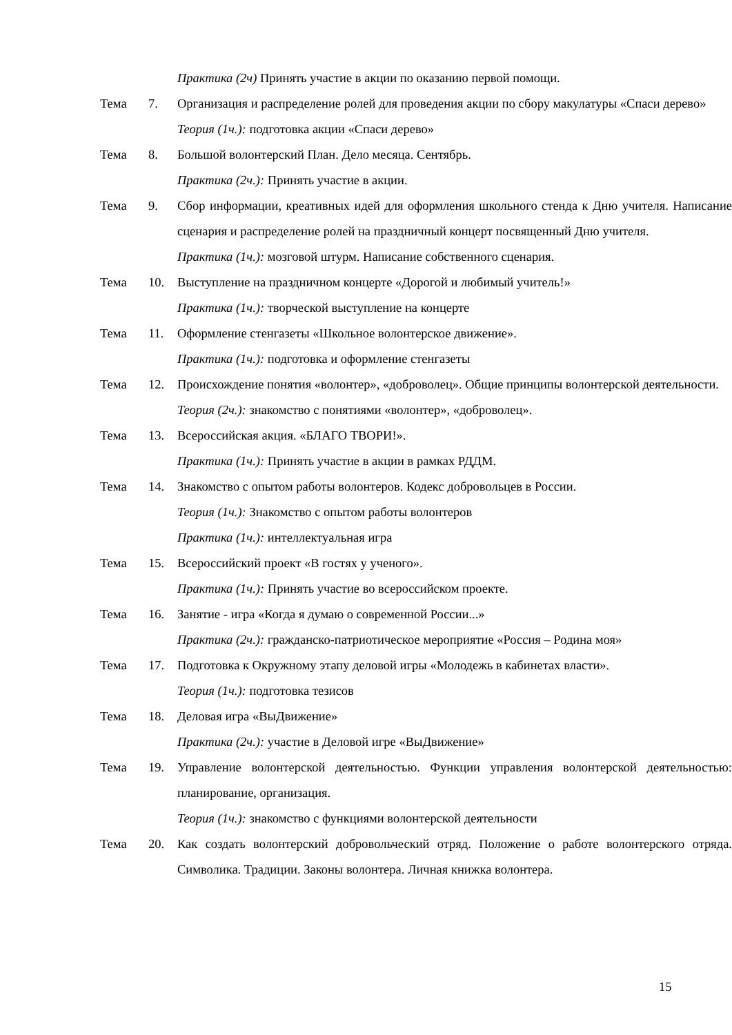Практика (2ч) Принять участие в акции по оказанию первой помощи.
Тема 7. Организация и распределение ролей для проведения акции по сбору макулатуры «Спаси дерево»
Теория (1ч.): подготовка акции «Спаси дерево»
Тема 8. Большой волонтерский План. Дело месяца. Сентябрь.
Практика (2ч.): Принять участие в акции.
Тема 9. Сбор информации, креативных идей для оформления школьного стенда к Дню учителя. Написание сценария и распределение ролей на праздничный концерт посвященный Дню учителя.
Практика (1ч.): мозговой штурм. Написание собственного сценария.
Тема 10. Выступление на праздничном концерте «Дорогой и любимый учитель!»
Практика (1ч.): творческой выступление на концерте
Тема 11. Оформление стенгазеты «Школьное волонтерское движение».
Практика (1ч.): подготовка и оформление стенгазеты
Тема 12. Происхождение понятия «волонтер», «доброволец». Общие принципы волонтерской деятельности.
Теория (2ч.): знакомство с понятиями «волонтер», «доброволец».
Тема 13. Всероссийская акция. «БЛАГО ТВОРИ!».
Практика (1ч.): Принять участие в акции в рамках РДДМ.
Тема 14. Знакомство с опытом работы волонтеров. Кодекс добровольцев в России.
Теория (1ч.): Знакомство с опытом работы волонтеров
Практика (1ч.): интеллектуальная игра
Тема 15. Всероссийский проект «В гостях у ученого».
Практика (1ч.): Принять участие во всероссийском проекте.
Тема 16. Занятие - игра «Когда я думаю о современной России...»
Практика (2ч.): гражданско-патриотическое мероприятие «Россия – Родина моя»
Тема 17. Подготовка к Окружному этапу деловой игры «Молодежь в кабинетах власти».
Теория (1ч.): подготовка тезисов
Тема 18. Деловая игра «ВыДвижение»
Практика (2ч.): участие в Деловой игре «ВыДвижение»
Тема 19. Управление волонтерской деятельностью. Функции управления волонтерской деятельностью: планирование, организация.
Теория (1ч.): знакомство с функциями волонтерской деятельности
Тема 20. Как создать волонтерский добровольческий отряд. Положение о работе волонтерского отряда. Символика. Традиции. Законы волонтера. Личная книжка волонтера.
15